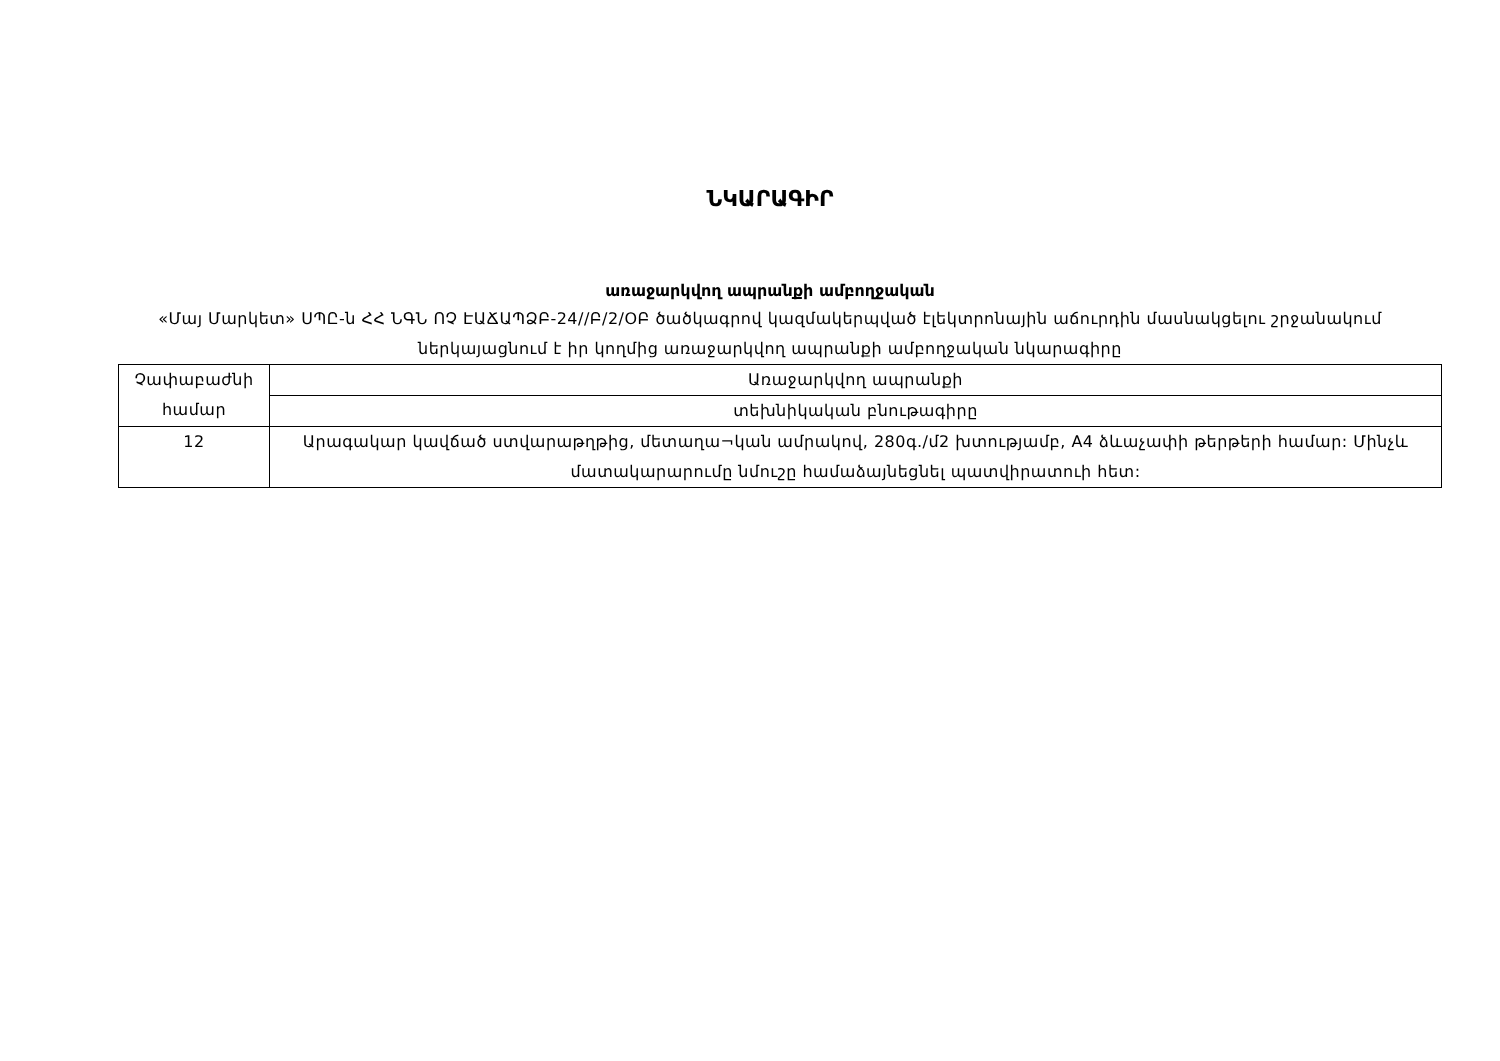ՆԿԱՐԱԳԻՐ
առաջարկվող ապրանքի ամբողջական
«Մայ Մարկետ» ՍՊԸ-ն ՀՀ ՆԳՆ ՈՉ ԷԱՃԱՊՁԲ-24//Բ/2/ՕԲ ծածկագրով կազմակերպված էլեկտրոնային աճուրդին մասնակցելու շրջանակում ներկայացնում է իր կողմից առաջարկվող ապրանքի ամբողջական նկարագիրը
| Չափաբաժնի համար | Առաջարկվող ապրանքի |
| | տեխնիկական բնութագիրը |
| 12 | Արագակար կավճած ստվարաթղթից, մետաղա¬կան ամրակով, 280գ./մ2 խտությամբ, A4 ձևաչափի թերթերի համար: Մինչև մատակարարումը նմուշը համաձայնեցնել պատվիրատուի հետ: |